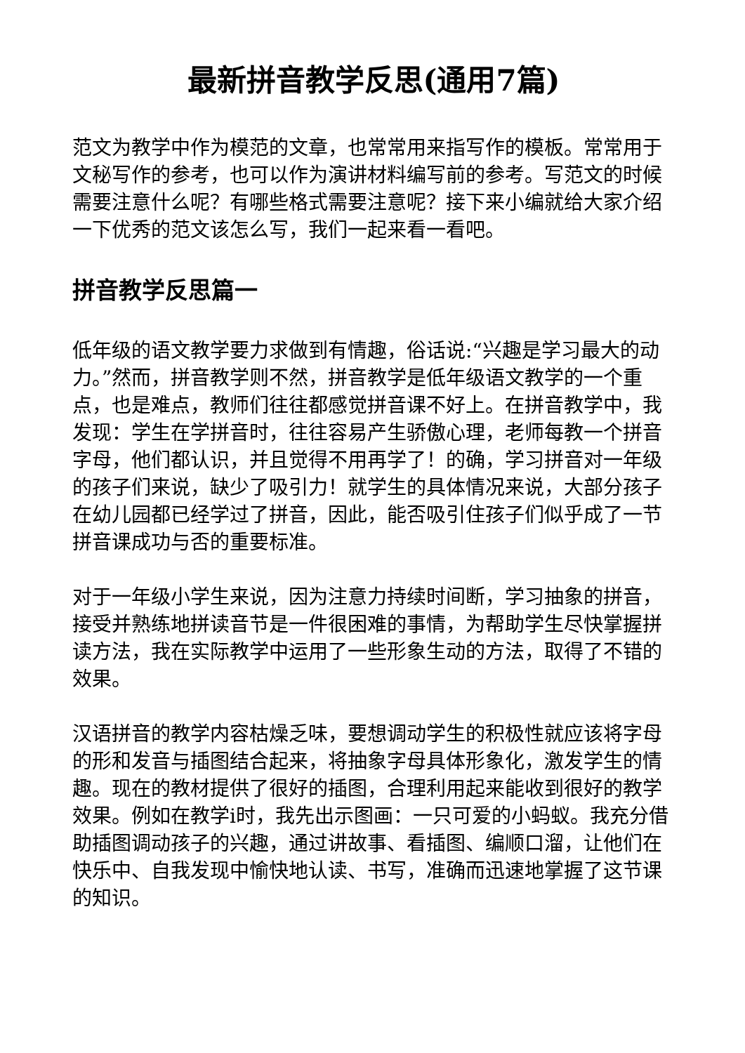最新拼音教学反思(通用7篇)
范文为教学中作为模范的文章，也常常用来指写作的模板。常常用于文秘写作的参考，也可以作为演讲材料编写前的参考。写范文的时候需要注意什么呢？有哪些格式需要注意呢？接下来小编就给大家介绍一下优秀的范文该怎么写，我们一起来看一看吧。
拼音教学反思篇一
低年级的语文教学要力求做到有情趣，俗话说:“兴趣是学习最大的动力。”然而，拼音教学则不然，拼音教学是低年级语文教学的一个重点，也是难点，教师们往往都感觉拼音课不好上。在拼音教学中，我发现：学生在学拼音时，往往容易产生骄傲心理，老师每教一个拼音字母，他们都认识，并且觉得不用再学了！的确，学习拼音对一年级的孩子们来说，缺少了吸引力！就学生的具体情况来说，大部分孩子在幼儿园都已经学过了拼音，因此，能否吸引住孩子们似乎成了一节拼音课成功与否的重要标准。
对于一年级小学生来说，因为注意力持续时间断，学习抽象的拼音，接受并熟练地拼读音节是一件很困难的事情，为帮助学生尽快掌握拼读方法，我在实际教学中运用了一些形象生动的方法，取得了不错的效果。
汉语拼音的教学内容枯燥乏味，要想调动学生的积极性就应该将字母的形和发音与插图结合起来，将抽象字母具体形象化，激发学生的情趣。现在的教材提供了很好的插图，合理利用起来能收到很好的教学效果。例如在教学i时，我先出示图画：一只可爱的小蚂蚁。我充分借助插图调动孩子的兴趣，通过讲故事、看插图、编顺口溜，让他们在快乐中、自我发现中愉快地认读、书写，准确而迅速地掌握了这节课的知识。